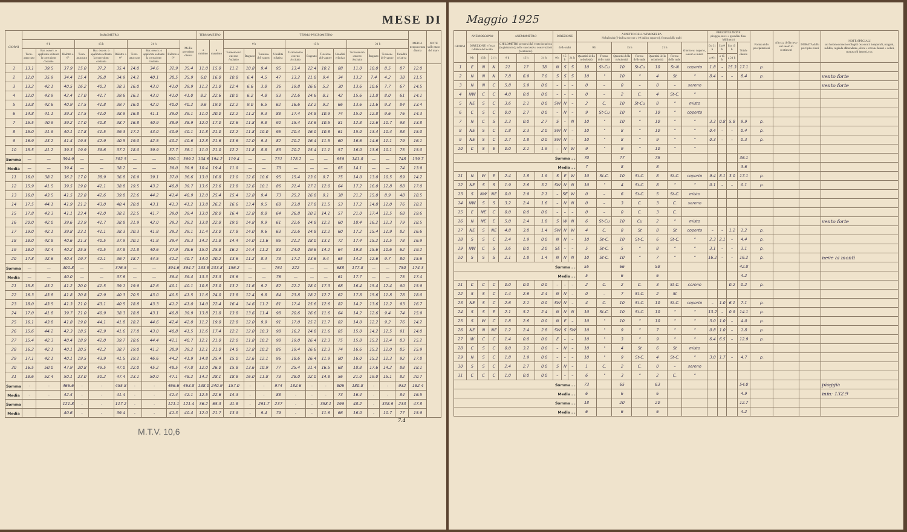MESE DI
| GIORNI | BAROMETRO | | | | | | | | | | TERMOMETRO | | TERMO-PSICROMETRO | | | | | | | | | | | | MEDIA tempera-tura diurna | NOTE sullo stato del mare |
| --- | --- | --- | --- | --- | --- | --- | --- | --- | --- | --- | --- | --- | --- | --- | --- | --- | --- | --- | --- | --- | --- | --- | --- | --- | --- | --- |
| | 9 h | | | 15 h | | | 21 h | | | Media pressione diurna | a minimo | a massimo | 9 h | | | | 15 h | | | | 21 h | | | | | |
| | Term. attaccato | Bar. osserv. o applicata soltanto la correzione costante | Ridotto a 0° | Term. attaccato | Bar. osserv. o applicata soltanto la correzione costante | Ridotto a 0° | Term. attaccato | Bar. osserv. o applicata soltanto la correzione costante | Ridotto a 0° | | | | Termometro esterno Asciutto | Bagnato | Tensione del vapore | Umidità relativa | Termometro esterno Asciutto | Bagnato | Tensione del vapore | Umidità relativa | Termometro esterno Asciutto | Bagnato | Tensione del vapore | Umidità relativa | | |
| 1 | 13.1 | 39.5 | 37.9 | 15.0 | 37.2 | 35.4 | 14.0 | 34.6 | 32.9 | 35.4 | 11.0 | 15.0 | 11.2 | 10.8 | 9.4 | 95 | 13.4 | 12.4 | 10.1 | 88 | 11.0 | 10.0 | 8.5 | 87 | 12.0 | |
| 2 | 12.0 | 35.9 | 34.4 | 15.4 | 36.8 | 34.9 | 14.2 | 40.1 | 38.5 | 35.9 | 6.0 | 16.0 | 10.8 | 6.4 | 4.5 | 47 | 13.2 | 11.8 | 9.4 | 34 | 13.2 | 7.4 | 4.2 | 38 | 11.5 | |
| 3 | 13.2 | 42.1 | 40.5 | 16.2 | 40.3 | 38.3 | 16.0 | 43.0 | 41.0 | 39.9 | 11.2 | 21.0 | 12.4 | 6.6 | 3.8 | 36 | 19.8 | 16.6 | 5.2 | 30 | 13.6 | 10.6 | 7.7 | 67 | 14.5 | |
| 4 | 12.0 | 43.9 | 42.4 | 17.0 | 41.7 | 39.6 | 16.2 | 43.0 | 41.0 | 41.0 | 8.2 | 22.6 | 10.0 | 6.2 | 4.8 | 53 | 21.6 | 14.6 | 8.1 | 42 | 15.6 | 11.8 | 8.0 | 61 | 14.1 | |
| 5 | 13.8 | 42.6 | 40.9 | 17.5 | 41.8 | 39.7 | 16.0 | 42.0 | 40.0 | 40.2 | 9.6 | 19.0 | 12.2 | 9.0 | 6.5 | 62 | 16.6 | 13.2 | 9.2 | 66 | 13.6 | 11.6 | 9.3 | 84 | 13.4 | |
| 6 | 14.8 | 41.1 | 39.3 | 17.5 | 41.0 | 38.9 | 16.8 | 41.1 | 39.0 | 39.1 | 11.0 | 20.0 | 12.2 | 11.2 | 9.3 | 88 | 17.4 | 14.8 | 10.9 | 74 | 15.0 | 12.8 | 9.6 | 76 | 14.3 | |
| 7 | 15.5 | 40.9 | 39.2 | 17.0 | 40.8 | 38.7 | 16.8 | 40.9 | 38.9 | 38.9 | 12.0 | 17.0 | 12.6 | 11.8 | 9.8 | 90 | 15.4 | 13.6 | 10.5 | 81 | 12.8 | 12.6 | 10.7 | 98 | 13.8 | |
| 8 | 15.0 | 41.9 | 40.1 | 17.8 | 41.5 | 39.3 | 17.2 | 43.0 | 40.9 | 40.1 | 11.8 | 21.0 | 12.2 | 11.8 | 10.0 | 95 | 20.4 | 16.0 | 10.8 | 61 | 15.0 | 13.4 | 10.4 | 88 | 15.0 | |
| 9 | 16.9 | 43.2 | 41.4 | 19.5 | 42.9 | 40.5 | 19.0 | 42.5 | 40.2 | 40.6 | 12.8 | 21.6 | 13.6 | 12.0 | 9.4 | 82 | 20.2 | 16.4 | 11.5 | 60 | 16.6 | 14.6 | 11.1 | 79 | 16.1 | |
| 10 | 15.5 | 41.2 | 39.3 | 19.9 | 39.6 | 37.2 | 18.0 | 39.9 | 37.7 | 38.1 | 11.0 | 21.0 | 12.2 | 11.8 | 8.8 | 83 | 20.2 | 15.4 | 11.1 | 57 | 16.0 | 13.6 | 10.1 | 75 | 15.0 | |
| Somma | — | — | 394.9 | — | — | 382.5 | — | — | 390.1 | 399.2 | 104.6 | 194.2 | 119.4 | — | — | 731 | 178.2 | — | — | 659 | 141.8 | — | — | 748 | 139.7 | |
| Media | — | — | 39.4 | — | — | 38.2 | — | — | 39.0 | 39.9 | 10.4 | 19.4 | 11.9 | — | — | 73 | — | — | — | 65 | 14.1 | — | — | 74 | 13.9 | |
| 11 | 16.0 | 38.2 | 36.2 | 17.0 | 38.9 | 36.8 | 16.9 | 39.1 | 37.0 | 36.6 | 13.0 | 16.8 | 13.0 | 12.6 | 10.6 | 95 | 15.4 | 13.0 | 9.7 | 75 | 14.0 | 13.0 | 10.5 | 89 | 14.2 | |
| 12 | 15.9 | 41.5 | 39.5 | 19.0 | 41.1 | 38.8 | 19.5 | 43.2 | 40.8 | 39.7 | 13.6 | 23.6 | 13.8 | 12.6 | 10.1 | 86 | 21.4 | 17.2 | 12.0 | 64 | 17.2 | 16.0 | 12.8 | 88 | 17.0 | |
| 13 | 16.0 | 43.5 | 41.5 | 22.8 | 42.6 | 39.8 | 22.6 | 44.2 | 41.4 | 40.9 | 12.0 | 25.4 | 15.4 | 12.8 | 9.4 | 73 | 25.2 | 16.8 | 9.1 | 38 | 21.2 | 15.0 | 8.9 | 48 | 18.5 | |
| 14 | 17.5 | 44.1 | 41.9 | 21.2 | 43.0 | 40.4 | 20.0 | 43.1 | 41.3 | 41.2 | 13.8 | 26.2 | 16.6 | 13.4 | 9.5 | 68 | 23.8 | 17.8 | 11.5 | 53 | 17.2 | 14.8 | 11.0 | 76 | 18.2 | |
| 15 | 17.8 | 43.3 | 41.1 | 23.4 | 41.0 | 38.2 | 22.5 | 41.7 | 39.0 | 39.4 | 13.0 | 28.0 | 16.4 | 12.8 | 8.8 | 64 | 26.8 | 20.2 | 14.1 | 57 | 21.0 | 17.4 | 12.5 | 68 | 19.6 | |
| 16 | 20.0 | 42.0 | 39.6 | 23.9 | 41.7 | 38.8 | 21.9 | 42.0 | 39.3 | 39.2 | 13.8 | 22.8 | 19.0 | 14.8 | 9.9 | 61 | 22.6 | 14.8 | 12.2 | 60 | 18.4 | 16.2 | 12.3 | 79 | 18.5 | |
| 17 | 19.0 | 42.1 | 39.8 | 23.1 | 41.1 | 38.3 | 20.3 | 41.8 | 39.3 | 39.1 | 11.4 | 23.0 | 17.8 | 14.0 | 9.6 | 63 | 22.6 | 14.8 | 12.2 | 60 | 17.2 | 15.4 | 11.9 | 82 | 16.6 | |
| 18 | 18.0 | 42.8 | 40.6 | 21.3 | 40.5 | 37.9 | 20.1 | 41.8 | 39.4 | 39.3 | 14.2 | 21.8 | 14.4 | 14.0 | 11.6 | 95 | 21.2 | 18.0 | 13.1 | 72 | 17.4 | 15.2 | 11.5 | 78 | 16.9 | |
| 19 | 18.0 | 42.4 | 40.2 | 25.5 | 40.5 | 37.8 | 21.8 | 40.6 | 37.9 | 38.6 | 15.0 | 25.8 | 16.2 | 14.4 | 11.2 | 83 | 24.0 | 19.6 | 14.2 | 64 | 19.8 | 15.6 | 10.6 | 62 | 19.2 | |
| 20 | 17.8 | 42.6 | 40.4 | 19.7 | 42.1 | 39.7 | 18.7 | 44.5 | 42.2 | 40.7 | 14.0 | 20.2 | 13.6 | 11.2 | 8.4 | 73 | 17.2 | 13.6 | 9.4 | 65 | 14.2 | 12.6 | 9.7 | 80 | 15.6 | |
| Somma | — | — | 400.8 | — | — | 376.5 | — | — | 394.6 | 394.7 | 133.8 | 233.8 | 156.2 | — | — | 761 | 222 | — | — | 688 | 177.8 | — | — | 750 | 174.3 | |
| Media | — | — | 40.0 | — | — | 37.6 | — | — | 39.4 | 39.4 | 13.3 | 23.3 | 15.6 | — | — | 76 | — | — | — | 61 | 17.7 | — | — | 75 | 17.4 | |
| 21 | 15.8 | 43.2 | 41.2 | 20.0 | 41.5 | 39.1 | 19.9 | 42.6 | 40.1 | 40.1 | 10.8 | 23.0 | 13.2 | 11.6 | 9.2 | 82 | 22.2 | 18.0 | 17.3 | 68 | 16.4 | 15.4 | 12.4 | 90 | 15.9 | |
| 22 | 16.3 | 43.8 | 41.8 | 20.8 | 42.9 | 40.3 | 20.5 | 43.0 | 40.5 | 41.5 | 11.6 | 24.0 | 13.8 | 12.4 | 9.8 | 84 | 23.8 | 18.2 | 12.7 | 62 | 17.8 | 15.6 | 11.8 | 78 | 18.0 | |
| 23 | 18.0 | 43.5 | 41.3 | 21.0 | 43.1 | 40.5 | 18.8 | 43.3 | 41.2 | 41.0 | 14.0 | 22.4 | 16.4 | 14.6 | 11.2 | 81 | 17.4 | 15.6 | 12.6 | 82 | 14.2 | 13.6 | 11.2 | 93 | 16.7 | |
| 24 | 17.0 | 41.8 | 39.7 | 21.0 | 40.9 | 38.3 | 18.8 | 43.1 | 40.8 | 39.9 | 13.8 | 21.8 | 13.8 | 13.6 | 11.4 | 98 | 20.6 | 16.6 | 11.6 | 64 | 14.2 | 12.6 | 9.4 | 74 | 15.9 | |
| 25 | 16.1 | 43.8 | 41.8 | 19.0 | 44.1 | 41.8 | 18.2 | 44.6 | 42.4 | 42.0 | 11.2 | 19.0 | 12.8 | 12.0 | 9.9 | 91 | 17.0 | 15.2 | 11.7 | 82 | 14.0 | 12.2 | 9.2 | 76 | 14.2 | |
| 26 | 15.6 | 44.2 | 42.3 | 18.5 | 42.9 | 41.6 | 17.8 | 43.0 | 40.8 | 41.5 | 11.6 | 17.4 | 12.2 | 12.0 | 10.3 | 98 | 16.2 | 14.8 | 11.6 | 85 | 15.0 | 14.2 | 11.5 | 91 | 14.0 | |
| 27 | 15.4 | 42.3 | 40.4 | 18.9 | 42.0 | 39.7 | 18.6 | 44.4 | 42.1 | 40.7 | 12.1 | 21.0 | 12.0 | 11.8 | 10.2 | 98 | 19.0 | 16.4 | 12.3 | 75 | 15.8 | 15.2 | 12.4 | 83 | 15.2 | |
| 28 | 16.2 | 42.1 | 40.1 | 20.5 | 41.2 | 38.7 | 19.0 | 41.2 | 38.9 | 39.2 | 12.1 | 21.0 | 14.0 | 12.8 | 10.2 | 86 | 19.4 | 16.6 | 12.3 | 74 | 16.6 | 15.2 | 12.0 | 85 | 15.9 | |
| 29 | 17.1 | 42.1 | 40.1 | 19.5 | 43.9 | 41.5 | 19.2 | 46.6 | 44.2 | 41.9 | 14.8 | 25.4 | 15.0 | 12.6 | 12.1 | 96 | 18.6 | 16.4 | 11.9 | 80 | 16.0 | 15.2 | 12.3 | 92 | 17.8 | |
| 30 | 16.5 | 50.0 | 47.9 | 20.8 | 49.5 | 47.0 | 22.0 | 45.2 | 48.5 | 47.8 | 12.0 | 26.0 | 15.8 | 13.6 | 10.9 | 77 | 25.4 | 21.4 | 16.5 | 68 | 18.8 | 17.6 | 14.2 | 88 | 18.1 | |
| 31 | 18.6 | 52.4 | 50.1 | 23.0 | 50.2 | 47.4 | 23.1 | 50.0 | 47.1 | 48.2 | 14.2 | 28.1 | 18.8 | 16.0 | 11.8 | 73 | 28.0 | 22.0 | 14.8 | 56 | 21.0 | 19.0 | 15.1 | 82 | 20.7 | |
| Somma | - | - | 466.6 | - | - | 455.8 | - | - | 466.6 | 463.8 | 138.0 | 240.9 | 157.0 | - | - | 974 | 182.6 | - | - | 806 | 180.8 | - | - | 932 | 182.4 | |
| Media | - | - | 42.4 | - | - | 41.4 | - | - | 42.4 | 42.1 | 12.5 | 22.6 | 14.3 | - | - | 88 | - | - | - | 73 | 16.4 | - | - | 84 | 16.5 | |
| Somma | | | 121.8 | - | - | 117.2 | - | - | 121.1 | 121.4 | 36.2 | 65.3 | 41.8 | - | 291.7 | 237 | - | - | 358.1 | 199 | 48.2 | - | 338.9 | 233 | 47.8 | |
| Media | | | 40.6 | - | - | 39.4 | - | - | 41.3 | 40.4 | 12.0 | 21.7 | 13.9 | - | 9.4 | 79 | - | - | 11.6 | 66 | 16.0 | - | 10.7 | 77 | 15.9 | |
7.4
M.T.V. 10,6
Maggio 1925
| GIORNI | ANEMOSCOPIO | | | ANEMOMETRO | | | DIREZIONE | | | ASPETTO DELL'ATMOSFERA Nebulosità (0 indica sereno e 10 indica coperto), forma delle nubi | | | | | | | PRECIPITAZIONE pioggia, neve e grandine fuse Millimetri | | | | Forma delle precipitazioni | Altezza della neve sul suolo in centimetri | DURATA delle precipita-zioni | NOTE SPECIALI sui fenomeni meteorologici osservati: temporali, uragani, nebbia, rugiada abbondante, aloni e corone lunari e solari, crepuscoli intensi, ecc. |
| --- | --- | --- | --- | --- | --- | --- | --- | --- | --- | --- | --- | --- | --- | --- | --- | --- | --- | --- | --- | --- | --- | --- | --- | --- |
| | DIREZIONE e forza relativa del vento | | | CHILOMETRI percorsi dal vento in un'ora (registratore); nelle successive osservazioni (contatore) | | | delle nubi | | | 9 h | | 15 h | | 21 h | | Giorno se coperto, sereno o misto | Da 21 h | Da 9 h | Da 15 h | Totale diurno | | | | |
| | 9 h | 15 h | 21 h | 9 h | 15 h | 21 h | 9 h | 15 h | 21 h | Quantità della nebulosità | Forma delle nubi | Quantità della nebulosità | Forma delle nubi | Quantità della nebulosità | Forma delle nubi | | a 9 h | a 15 h | a 21 h | | | | | |
| 1 | E | N | N | 21 | 17 | 38 | N | S | S | 10 | St-Cu | 10 | St-Cu | 10 | St-N | coperto | 1.8 | – | 15.3 | 17.1 | p. | | | |
| 2 | N | N | N | 7.8 | 6.9 | 7.0 | S | S | S | 10 | " | 10 | " | 4 | St | " | 8.4 | – | – | 8.4 | p. | | | vento forte |
| 3 | N | N | C | 5.8 | 5.9 | 0.0 | – | – | – | 0 | – | 0 | – | 0 | – | sereno | | | | | | | | vento forte |
| 4 | NW | C | C | 4.0 | 0.0 | 0.0 | – | – | – | 0 | – | 2 | C. | 4 | St-C. | " | | | | | | | | |
| 5 | NE | S | C | 3.6 | 2.1 | 0.0 | SW | N | – | 2 | C. | 10 | St-Cu | 8 | " | misto | | | | | | | | |
| 6 | C | S | C | 0.0 | 2.7 | 0.0 | – | N | – | 9 | St-Cu | 10 | " | 10 | " | coperto | | | | | | | | |
| 7 | N | C | S | 2.3 | 0.0 | 2.7 | S | – | N | 10 | " | 10 | " | 10 | " | " | 3.3 | 0.8 | 5.8 | 9.9 | p. | | | |
| 8 | NE | S | C | 1.8 | 2.3 | 2.0 | SW | N | – | 10 | " | 8 | " | 10 | " | " | 0.4 | – | – | 0.4 | p. | | | |
| 9 | NE | S | C | 2.7 | 1.8 | 0.0 | SW | N | – | 10 | " | 8 | " | 9 | " | " | 0.3 | – | – | 0.3 | p. | | | |
| 10 | C | S | E | 0.0 | 2.1 | 1.9 | – | N | W | 9 | " | 9 | " | 10 | " | " | | | | | | | | |
| Somma . . | | | | | | | | | | 70 | | 77 | | 75 | | | | | | 36.1 | | | | |
| Media . . | | | | | | | | | | 7 | | 8 | | 8 | | | | | | 3.6 | | | | |
| 11 | N | W | E | 2.4 | 1.8 | 1.9 | S | E | W | 10 | St-C. | 10 | St-C. | 8 | St-C. | coperto | 9.4 | 8.1 | 3.0 | 17.1 | p. | | | |
| 12 | NE | S | S | 1.9 | 2.6 | 3.2 | SW | N | N | 10 | " | 4 | St-C. | 8 | " | " | 0.1 | – | – | 0.1 | p. | | | |
| 13 | S | NW | NE | 0.0 | 2.9 | 2.1 | – | SE | W | 0 | – | 6 | St-C. | 5 | St-C. | misto | | | | | | | | |
| 14 | NW | S | S | 3.2 | 2.4 | 1.6 | – | N | N | 0 | – | 3 | C. | 3 | C. | sereno | | | | | | | | |
| 15 | E | NE | C | 0.0 | 0.0 | 0.0 | – | – | – | 0 | – | 0 | C. | 3 | C. | | | | | | | | | |
| 16 | N | NE | E | 5.0 | 2.4 | 1.8 | S | W | N | 6 | St-Cu | 10 | Cu | 2 | " | misto | | | | | | | | vento forte |
| 17 | NE | S | NE | 4.8 | 3.8 | 1.4 | SW | N | W | 4 | C. | 8 | St | 8 | St | coperto | – | – | 1.2 | 1.2 | p. | | | |
| 18 | S | S | C | 2.4 | 1.9 | 0.0 | N | N | – | 10 | St-C. | 10 | St-C. | 6 | St-C. | " | 2.3 | 2.1 | – | 4.4 | p. | | | |
| 19 | NW | C | S | 3.6 | 0.0 | 3.0 | SE | – | – | 5 | St-C. | 5 | " | 8 | " | " | 3.1 | – | – | 3.1 | p. | | | |
| 20 | S | S | S | 2.1 | 1.8 | 1.4 | N | N | N | 10 | St-C. | 10 | " | 7 | " | " | 16.2 | – | – | 16.2 | p. | | | neve ai monti |
| Somma . . | | | | | | | | | | 55 | | 66 | | 58 | | | | | | 42.8 | | | | |
| Media . . | | | | | | | | | | 5 | | 6 | | 6 | | | | | | 4.2 | | | | |
| 21 | C | C | C | 0.0 | 0.0 | 0.0 | – | – | – | 2 | C. | 2 | C. | 3 | St-C. | sereno | | | 0.2 | 0.2 | p. | | | |
| 22 | S | S | C | 1.4 | 2.6 | 2.4 | N | N | – | 0 | – | 7 | St-C. | 2 | St | | | | | | | | | |
| 23 | NE | S | C | 2.6 | 2.1 | 0.0 | SW | N | – | 4 | C. | 10 | St-C. | 10 | St-C. | coperto | – | 1.0 | 6.1 | 7.1 | p. | | | |
| 24 | S | S | E | 2.1 | 5.2 | 2.4 | N | N | N | 10 | St-C. | 10 | St-C. | 10 | " | " | 13.2 | – | 0.9 | 14.1 | p. | | | |
| 25 | S | W | C | 1.8 | 2.6 | 0.0 | N | E | – | 10 | " | 10 | " | 10 | " | " | 3.0 | 1.0 | – | 4.0 | p. | | | |
| 26 | NE | N | NE | 1.2 | 2.4 | 2.8 | SW | S | SW | 10 | " | 9 | " | 7 | " | " | 0.8 | 1.0 | – | 1.8 | p. | | | |
| 27 | W | C | C | 1.4 | 0.0 | 0.0 | E | – | – | 10 | " | 3 | " | 9 | " | " | 6.4 | 6.5 | – | 12.9 | p. | | | |
| 28 | C | S | C | 0.0 | 3.2 | 0.0 | – | N | – | 10 | " | 4 | St | 6 | St | misto | | | | | | | | |
| 29 | N | S | C | 1.8 | 1.9 | 0.0 | – | – | – | 10 | " | 9 | St-C. | 4 | St-C. | " | 3.0 | 1.7 | – | 4.7 | p. | | | |
| 30 | S | S | C | 2.4 | 2.7 | 0.0 | S | N | – | 1 | C. | 2 | C. | 0 | – | sereno | | | | | | | | |
| 31 | C | C | C | 1.0 | 0.0 | 0.0 | – | – | – | 6 | " | 3 | " | 2 | C. | " | | | | | | | | |
| Somma . . | | | | | | | | | | 73 | | 65 | | 63 | | | | | | 54.0 | | | | pioggia |
| Media . . | | | | | | | | | | 6 | | 6 | | 6 | | | | | | 4.9 | | | | mm: 132.9 |
| Somma . . | | | | | | | | | | 18 | | 20 | | 20 | | | | | | 12.7 | | | | |
| Media . . | | | | | | | | | | 6 | | 6 | | 6 | | | | | | 4.2 | | | | |